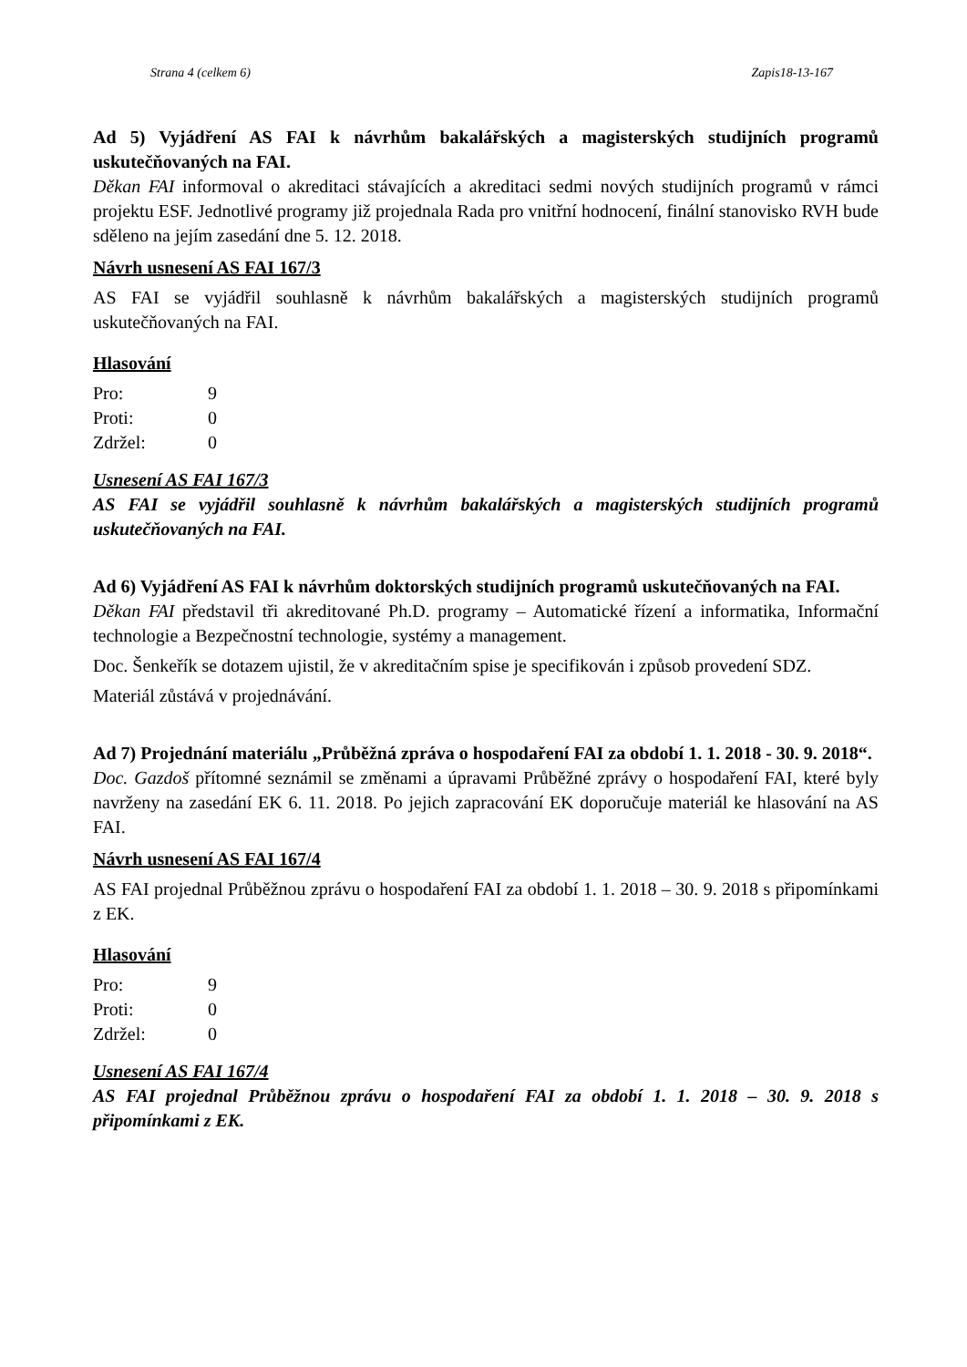Strana 4 (celkem 6) Zapis18-13-167
Ad 5) Vyjádření AS FAI k návrhům bakalářských a magisterských studijních programů uskutečňovaných na FAI.
Děkan FAI informoval o akreditaci stávajících a akreditaci sedmi nových studijních programů v rámci projektu ESF. Jednotlivé programy již projednala Rada pro vnitřní hodnocení, finální stanovisko RVH bude sděleno na jejím zasedání dne 5. 12. 2018.
Návrh usnesení AS FAI 167/3
AS FAI se vyjádřil souhlasně k návrhům bakalářských a magisterských studijních programů uskutečňovaných na FAI.
Hlasování
Pro: 9 Proti: 0 Zdržel: 0
Usnesení AS FAI 167/3
AS FAI se vyjádřil souhlasně k návrhům bakalářských a magisterských studijních programů uskutečňovaných na FAI.
Ad 6) Vyjádření AS FAI k návrhům doktorských studijních programů uskutečňovaných na FAI.
Děkan FAI představil tři akreditované Ph.D. programy – Automatické řízení a informatika, Informační technologie a Bezpečnostní technologie, systémy a management.
Doc. Šenkeřík se dotazem ujistil, že v akreditačním spise je specifikován i způsob provedení SDZ.
Materiál zůstává v projednávání.
Ad 7) Projednání materiálu „Průběžná zpráva o hospodaření FAI za období 1. 1. 2018 - 30. 9. 2018“.
Doc. Gazdoš přítomné seznámil se změnami a úpravami Průběžné zprávy o hospodaření FAI, které byly navrženy na zasedání EK 6. 11. 2018. Po jejich zapracování EK doporučuje materiál ke hlasování na AS FAI.
Návrh usnesení AS FAI 167/4
AS FAI projednal Průběžnou zprávu o hospodaření FAI za období 1. 1. 2018 – 30. 9. 2018 s připomínkami z EK.
Hlasování
Pro: 9 Proti: 0 Zdržel: 0
Usnesení AS FAI 167/4
AS FAI projednal Průběžnou zprávu o hospodaření FAI za období 1. 1. 2018 – 30. 9. 2018 s připomínkami z EK.